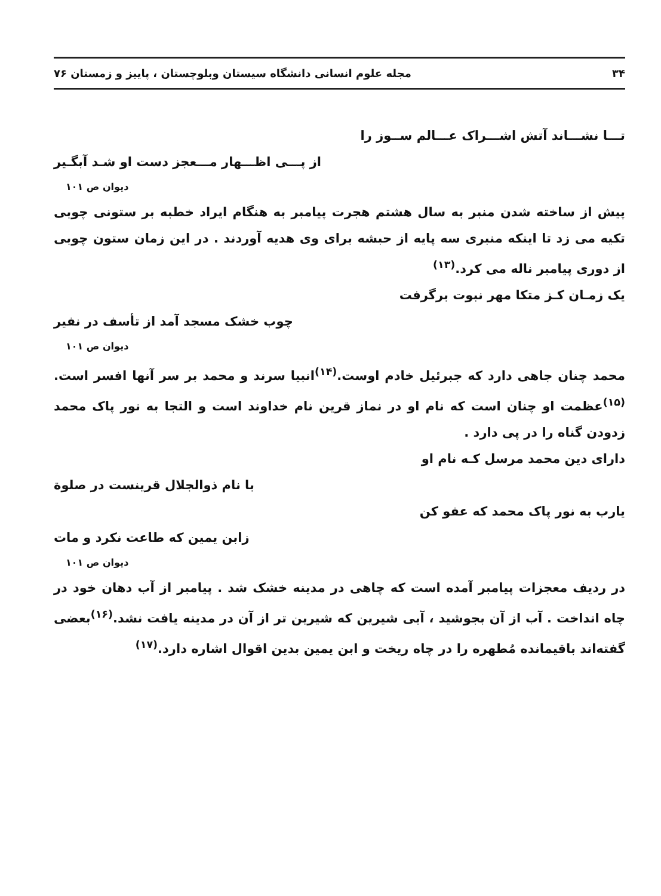۳۴ مجله علوم انسانی دانشگاه سیستان وبلوچستان ، پاییز و زمستان ۷۶
تـــا نشـــاند آتش اشـــراک عـــالم ســوز را
از پـــی اظـــهار مـــعجز دست او شـد آبگـیر
دیوان ص ۱۰۱
پیش از ساخته شدن منبر به سال هشتم هجرت پیامبر به هنگام ایراد خطبه بر ستونی چوبی تکیه می زد تا اینکه منبری سه پایه از حبشه برای وی هدیه آوردند . در این زمان ستون چوبی از دوری پیامبر ناله می کرد.<sup>(۱۳)</sup>
یک زمـان کـز متکا مهر نبوت برگرفت
چوب خشک مسجد آمد از تأسف در نفیر
دیوان ص ۱۰۱
محمد چنان جاهی دارد که جبرئیل خادم اوست.<sup>(۱۴)</sup>انبیا سرند و محمد بر سر آنها افسر است.<sup>(۱۵)</sup>عظمت او چنان است که نام او در نماز قرین نام خداوند است و التجا به نور پاک محمد زدودن گناه را در پی دارد .
دارای دین محمد مرسل کـه نام او
با نام ذوالجلال قرینست در صلوة
یارب به نور پاک محمد که عفو کن
زابن یمین که طاعت نکرد و مات
دیوان ص ۱۰۱
در ردیف معجزات پیامبر آمده است که چاهی در مدینه خشک شد . پیامبر از آب دهان خود در چاه انداخت . آب از آن بجوشید ، آبی شیرین که شیرین تر از آن در مدینه یافت نشد.<sup>(۱۶)</sup>بعضی گفته‌اند باقیمانده مُطهره را در چاه ریخت و ابن یمین بدین اقوال اشاره دارد.<sup>(۱۷)</sup>